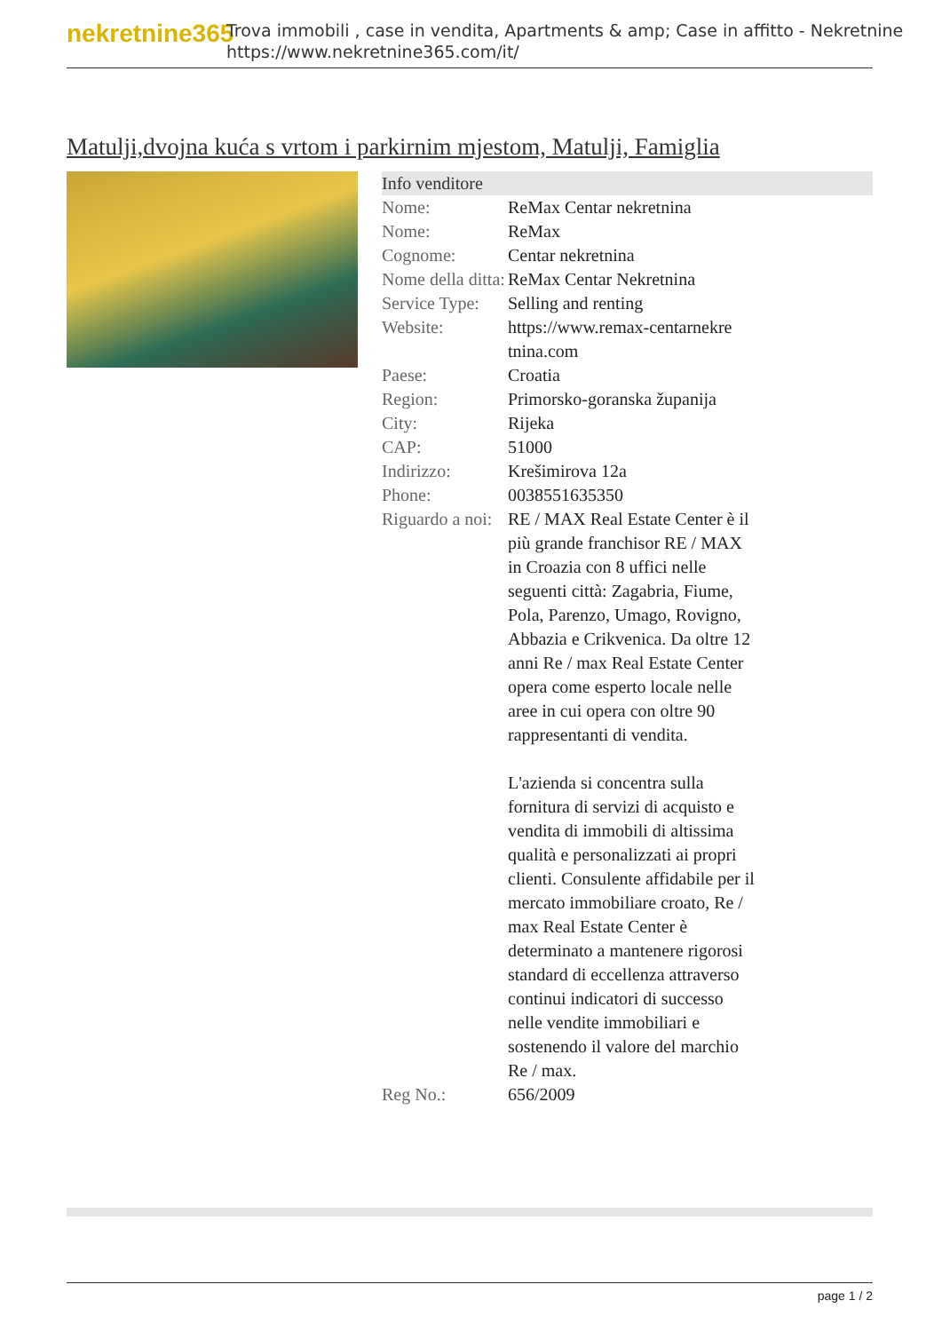nekretnine365
Trova immobili , case in vendita, Apartments & amp; Case in affitto - Nekretnine
https://www.nekretnine365.com/it/
Matulji,dvojna kuća s vrtom i parkirnim mjestom, Matulji, Famiglia
| Info venditore | |
| --- | --- |
| Nome: | ReMax Centar nekretnina |
| Nome: | ReMax |
| Cognome: | Centar nekretnina |
| Nome della ditta: | ReMax Centar Nekretnina |
| Service Type: | Selling and renting |
| Website: | https://www.remax-centarnekre tnina.com |
| Paese: | Croatia |
| Region: | Primorsko-goranska županija |
| City: | Rijeka |
| CAP: | 51000 |
| Indirizzo: | Krešimirova 12a |
| Phone: | 0038551635350 |
| Riguardo a noi: | RE / MAX Real Estate Center è il più grande franchisor RE / MAX in Croazia con 8 uffici nelle seguenti città: Zagabria, Fiume, Pola, Parenzo, Umago, Rovigno, Abbazia e Crikvenica. Da oltre 12 anni Re / max Real Estate Center opera come esperto locale nelle aree in cui opera con oltre 90 rappresentanti di vendita. L'azienda si concentra sulla fornitura di servizi di acquisto e vendita di immobili di altissima qualità e personalizzati ai propri clienti. Consulente affidabile per il mercato immobiliare croato, Re / max Real Estate Center è determinato a mantenere rigorosi standard di eccellenza attraverso continui indicatori di successo nelle vendite immobiliari e sostenendo il valore del marchio Re / max. |
| Reg No.: | 656/2009 |
page 1 / 2